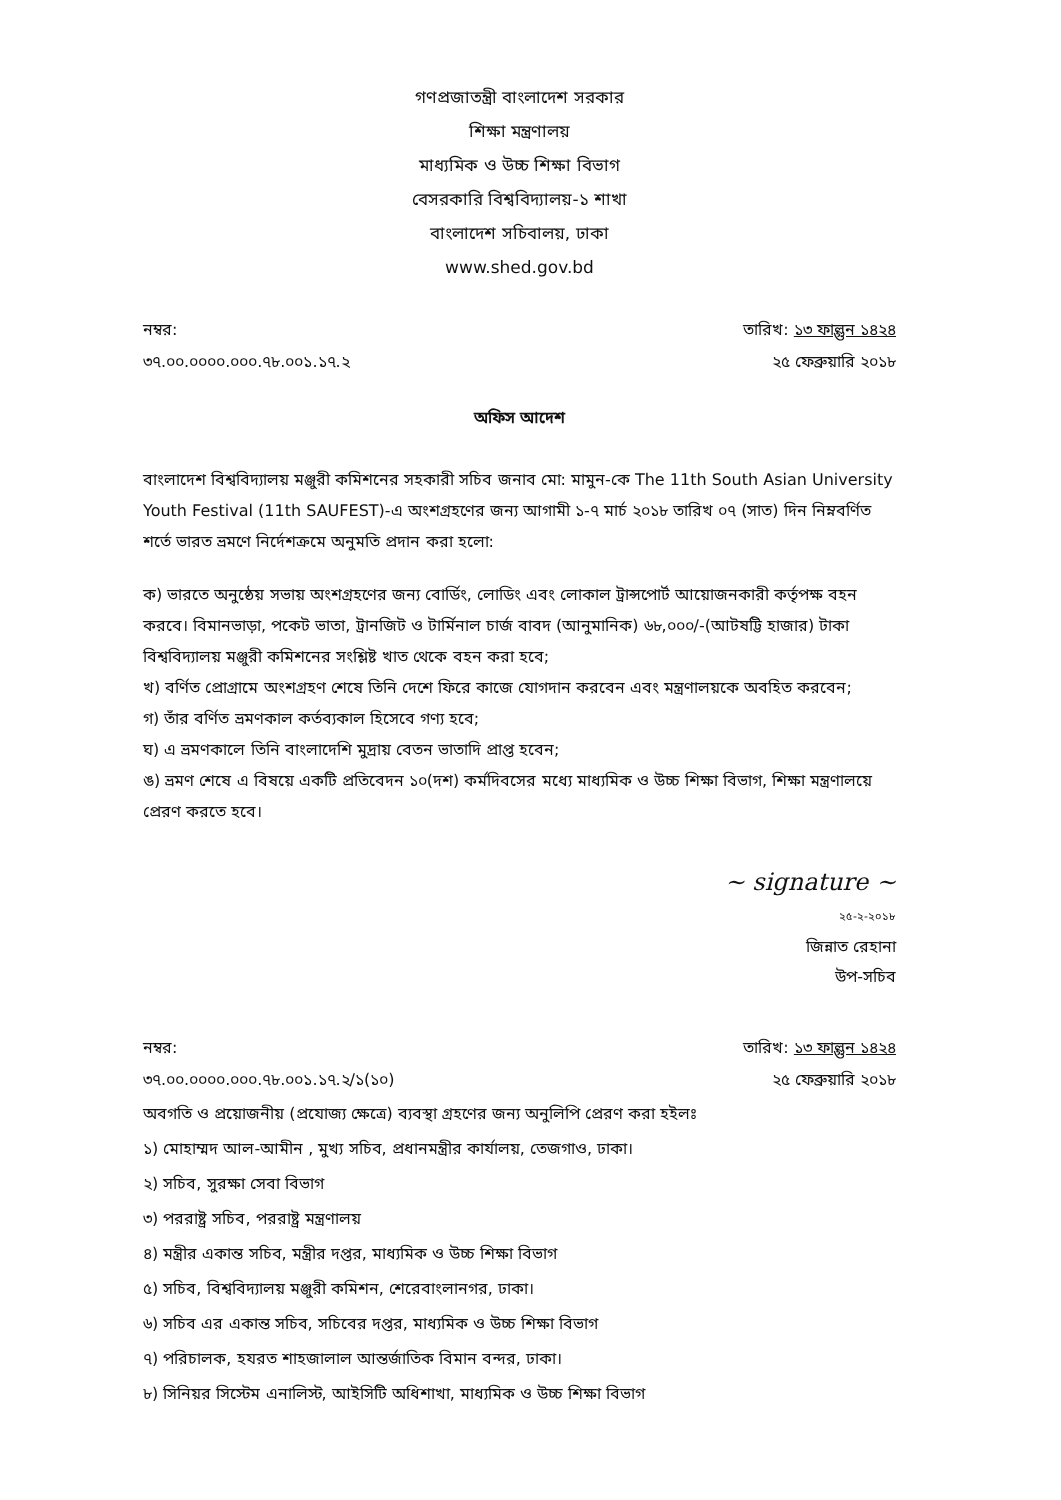গণপ্রজাতন্ত্রী বাংলাদেশ সরকার
শিক্ষা মন্ত্রণালয়
মাধ্যমিক ও উচ্চ শিক্ষা বিভাগ
বেসরকারি বিশ্ববিদ্যালয়-১ শাখা
বাংলাদেশ সচিবালয়, ঢাকা
www.shed.gov.bd
নম্বর:
৩৭.০০.০০০০.০০০.৭৮.০০১.১৭.২
তারিখ: ১৩ ফাল্গুন ১৪২৪
২৫ ফেব্রুয়ারি ২০১৮
অফিস আদেশ
বাংলাদেশ বিশ্ববিদ্যালয় মঞ্জুরী কমিশনের সহকারী সচিব জনাব মো: মামুন-কে The 11th South Asian University Youth Festival (11th SAUFEST)-এ অংশগ্রহণের জন্য আগামী ১-৭ মার্চ ২০১৮ তারিখ ০৭ (সাত) দিন নিম্নবর্ণিত শর্তে ভারত ভ্রমণে নির্দেশক্রমে অনুমতি প্রদান করা হলো:
ক) ভারতে অনুষ্ঠেয় সভায় অংশগ্রহণের জন্য বোর্ডিং, লোডিং এবং লোকাল ট্রান্সপোর্ট আয়োজনকারী কর্তৃপক্ষ বহন করবে। বিমানভাড়া, পকেট ভাতা, ট্রানজিট ও টার্মিনাল চার্জ বাবদ (আনুমানিক) ৬৮,০০০/-(আটষট্টি হাজার) টাকা বিশ্ববিদ্যালয় মঞ্জুরী কমিশনের সংশ্লিষ্ট খাত থেকে বহন করা হবে;
খ) বর্ণিত প্রোগ্রামে অংশগ্রহণ শেষে তিনি দেশে ফিরে কাজে যোগদান করবেন এবং মন্ত্রণালয়কে অবহিত করবেন;
গ) তাঁর বর্ণিত ভ্রমণকাল কর্তব্যকাল হিসেবে গণ্য হবে;
ঘ) এ ভ্রমণকালে তিনি বাংলাদেশি মুদ্রায় বেতন ভাতাদি প্রাপ্ত হবেন;
ঙ) ভ্রমণ শেষে এ বিষয়ে একটি প্রতিবেদন ১০(দশ) কর্মদিবসের মধ্যে মাধ্যমিক ও উচ্চ শিক্ষা বিভাগ, শিক্ষা মন্ত্রণালয়ে প্রেরণ করতে হবে।
~ signature ~
২৫-২-২০১৮
জিন্নাত রেহানা
উপ-সচিব
নম্বর:
৩৭.০০.০০০০.০০০.৭৮.০০১.১৭.২/১(১০)
তারিখ: ১৩ ফাল্গুন ১৪২৪
২৫ ফেব্রুয়ারি ২০১৮
অবগতি ও প্রয়োজনীয় (প্রযোজ্য ক্ষেত্রে) ব্যবস্থা গ্রহণের জন্য অনুলিপি প্রেরণ করা হইলঃ
১) মোহাম্মদ আল-আমীন , মুখ্য সচিব, প্রধানমন্ত্রীর কার্যালয়, তেজগাও, ঢাকা।
২) সচিব, সুরক্ষা সেবা বিভাগ
৩) পররাষ্ট্র সচিব, পররাষ্ট্র মন্ত্রণালয়
৪) মন্ত্রীর একান্ত সচিব, মন্ত্রীর দপ্তর, মাধ্যমিক ও উচ্চ শিক্ষা বিভাগ
৫) সচিব, বিশ্ববিদ্যালয় মঞ্জুরী কমিশন, শেরেবাংলানগর, ঢাকা।
৬) সচিব এর একান্ত সচিব, সচিবের দপ্তর, মাধ্যমিক ও উচ্চ শিক্ষা বিভাগ
৭) পরিচালক, হযরত শাহজালাল আন্তর্জাতিক বিমান বন্দর, ঢাকা।
৮) সিনিয়র সিস্টেম এনালিস্ট, আইসিটি অধিশাখা, মাধ্যমিক ও উচ্চ শিক্ষা বিভাগ